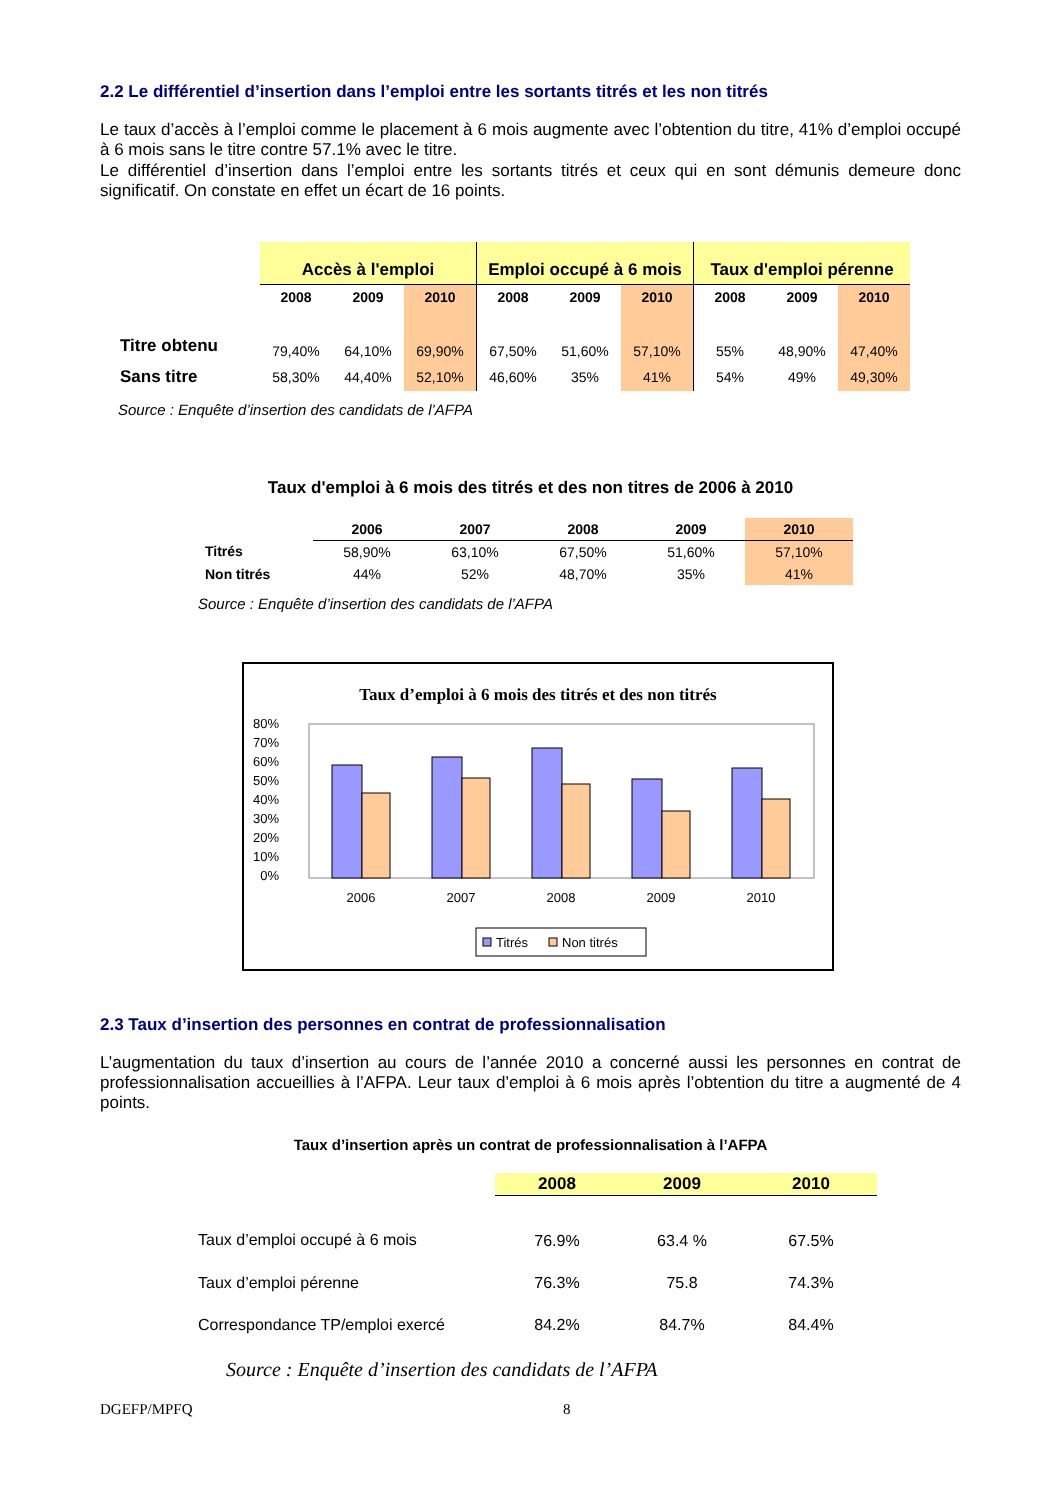2.2 Le différentiel d’insertion dans l’emploi entre les sortants titrés et les non titrés
Le taux d’accès à l’emploi comme le placement à 6 mois augmente avec l’obtention du titre, 41% d’emploi occupé à 6 mois sans le titre contre 57.1% avec le titre.
Le différentiel d’insertion dans l’emploi entre les sortants titrés et ceux qui en sont démunis demeure donc significatif. On constate en effet un écart de 16 points.
| | Accès à l'emploi | | | Emploi occupé à 6 mois | | | Taux d'emploi pérenne | | |
| --- | --- | --- | --- | --- | --- | --- | --- | --- | --- |
| | 2008 | 2009 | 2010 | 2008 | 2009 | 2010 | 2008 | 2009 | 2010 |
| Titre obtenu | 79,40% | 64,10% | 69,90% | 67,50% | 51,60% | 57,10% | 55% | 48,90% | 47,40% |
| Sans titre | 58,30% | 44,40% | 52,10% | 46,60% | 35% | 41% | 54% | 49% | 49,30% |
Source : Enquête d’insertion des candidats de l’AFPA
Taux d'emploi à 6 mois des titrés et des non titres de 2006 à 2010
| | 2006 | 2007 | 2008 | 2009 | 2010 |
| --- | --- | --- | --- | --- | --- |
| Titrés | 58,90% | 63,10% | 67,50% | 51,60% | 57,10% |
| Non titrés | 44% | 52% | 48,70% | 35% | 41% |
Source : Enquête d’insertion des candidats de l’AFPA
Taux d’emploi à 6 mois des titrés et des non titrés
80%
70%
60%
50%
40%
30%
20%
10%
0%
2006
2007
2008
2009
2010
Titrés
Non titrés
2.3 Taux d’insertion des personnes en contrat de professionnalisation
L’augmentation du taux d’insertion au cours de l’année 2010 a concerné aussi les personnes en contrat de professionnalisation accueillies à l’AFPA. Leur taux d’emploi à 6 mois après l’obtention du titre a augmenté de 4 points.
Taux d’insertion après un contrat de professionnalisation à l’AFPA
| | 2008 | 2009 | 2010 |
| --- | --- | --- | --- |
| Taux d’emploi occupé à 6 mois | 76.9% | 63.4 % | 67.5% |
| Taux d’emploi pérenne | 76.3% | 75.8 | 74.3% |
| Correspondance TP/emploi exercé | 84.2% | 84.7% | 84.4% |
Source : Enquête d’insertion des candidats de l’AFPA
DGEFP/MPFQ 8